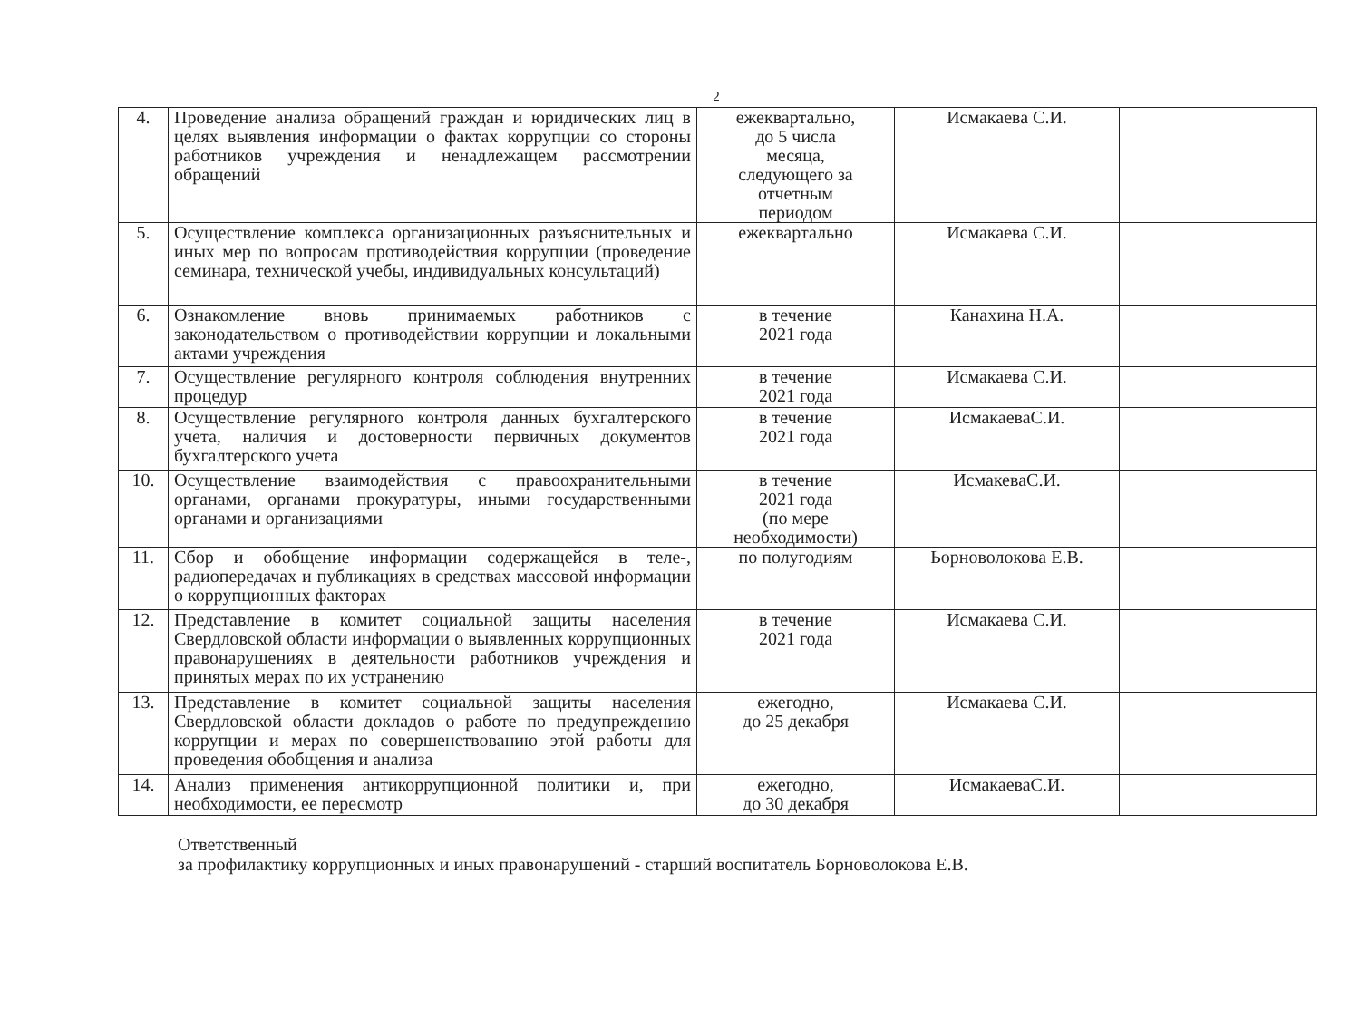2
| 4. | Проведение анализа обращений граждан и юридических лиц в целях выявления информации о фактах коррупции со стороны работников учреждения и ненадлежащем рассмотрении обращений | ежеквартально, до 5 числа месяца, следующего за отчетным периодом | Исмакаева С.И. | |
| 5. | Осуществление комплекса организационных разъяснительных и иных мер по вопросам противодействия коррупции (проведение семинара, технической учебы, индивидуальных консультаций) | ежеквартально | Исмакаева С.И. | |
| 6. | Ознакомление вновь принимаемых работников с законодательством о противодействии коррупции и локальными актами учреждения | в течение 2021 года | Канахина Н.А. | |
| 7. | Осуществление регулярного контроля соблюдения внутренних процедур | в течение 2021 года | Исмакаева С.И. | |
| 8. | Осуществление регулярного контроля данных бухгалтерского учета, наличия и достоверности первичных документов бухгалтерского учета | в течение 2021 года | ИсмакаеваС.И. | |
| 10. | Осуществление взаимодействия с правоохранительными органами, органами прокуратуры, иными государственными органами и организациями | в течение 2021 года (по мере необходимости) | ИсмакеваС.И. | |
| 11. | Сбор и обобщение информации содержащейся в теле-, радиопередачах и публикациях в средствах массовой информации о коррупционных факторах | по полугодиям | Ьорноволокова Е.В. | |
| 12. | Представление в комитет социальной защиты населения Свердловской области информации о выявленных коррупционных правонарушениях в деятельности работников учреждения и принятых мерах по их устранению | в течение 2021 года | Исмакаева С.И. | |
| 13. | Представление в комитет социальной защиты населения Свердловской области докладов о работе по предупреждению коррупции и мерах по совершенствованию этой работы для проведения обобщения и анализа | ежегодно, до 25 декабря | Исмакаева С.И. | |
| 14. | Анализ применения антикоррупционной политики и, при необходимости, ее пересмотр | ежегодно, до 30 декабря | ИсмакаеваС.И. | |
Ответственный
за профилактику коррупционных и иных правонарушений - старший воспитатель Борноволокова Е.В.